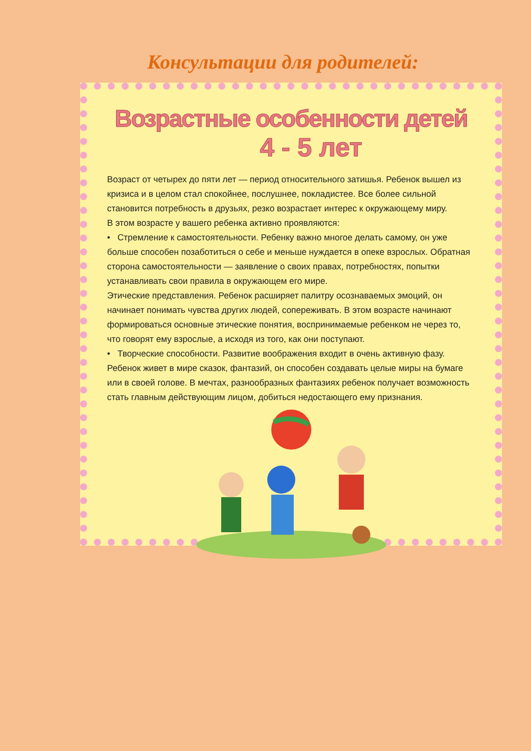Консультации для родителей:
Возрастные особенности детей
4 - 5 лет
Возраст от четырех до пяти лет — период относительного затишья. Ребенок вышел из кризиса и в целом стал спокойнее, послушнее, покладистее. Все более сильной становится потребность в друзьях, резко возрастает интерес к окружающему миру.
В этом возрасте у вашего ребенка активно проявляются:
• Стремление к самостоятельности. Ребенку важно многое делать самому, он уже больше способен позаботиться о себе и меньше нуждается в опеке взрослых. Обратная сторона самостоятельности — заявление о своих правах, потребностях, попытки устанавливать свои правила в окружающем его мире.
Этические представления. Ребенок расширяет палитру осознаваемых эмоций, он начинает понимать чувства других людей, сопереживать. В этом возрасте начинают формироваться основные этические понятия, воспринимаемые ребенком не через то, что говорят ему взрослые, а исходя из того, как они поступают.
• Творческие способности. Развитие воображения входит в очень активную фазу. Ребенок живет в мире сказок, фантазий, он способен создавать целые миры на бумаге или в своей голове. В мечтах, разнообразных фантазиях ребенок получает возможность стать главным действующим лицом, добиться недостающего ему признания.